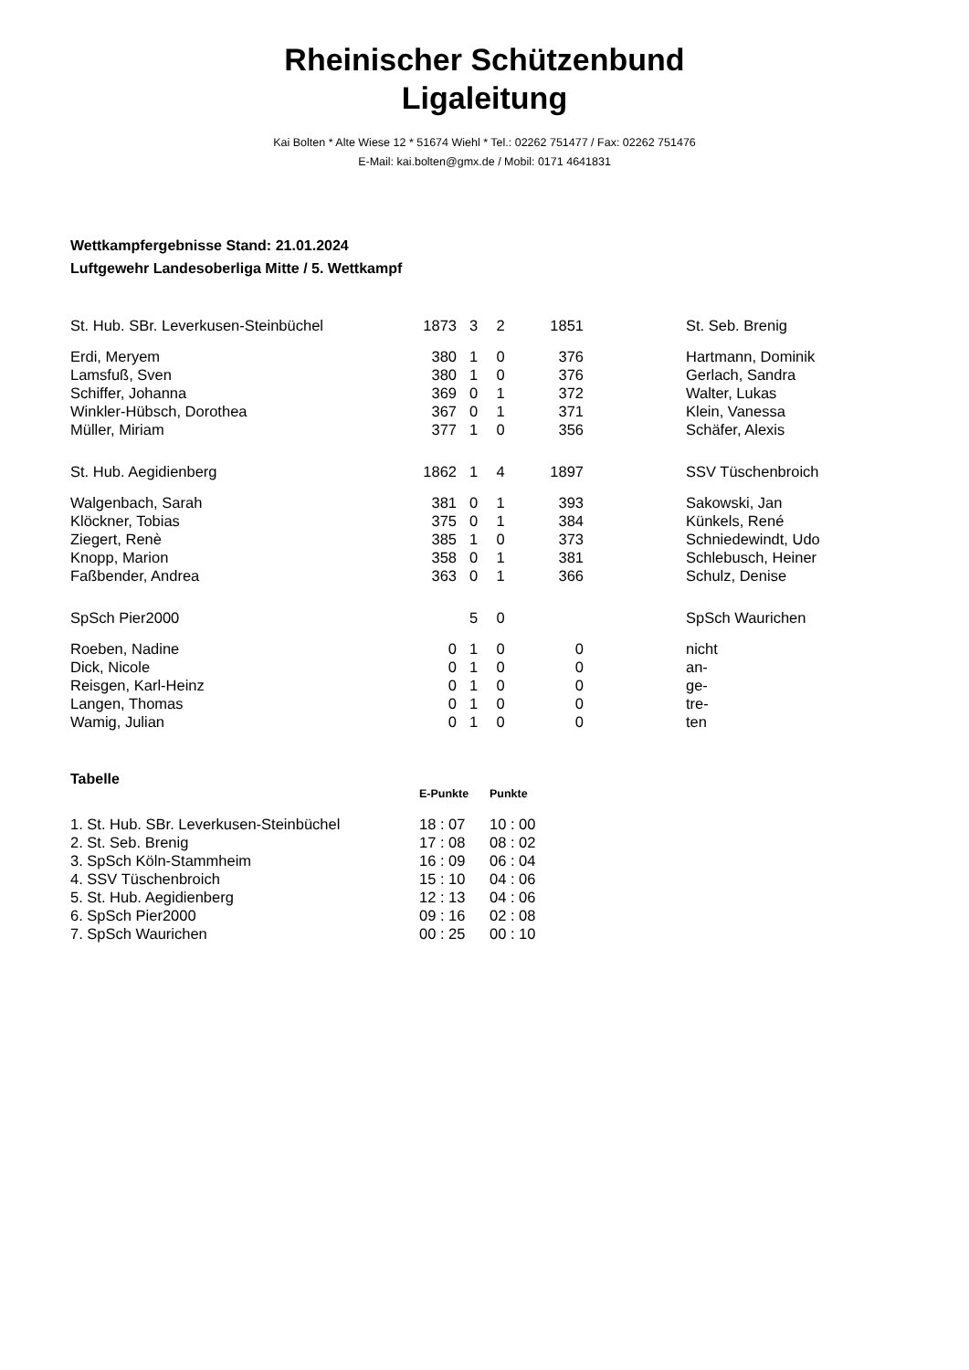Rheinischer Schützenbund
Ligaleitung
Kai Bolten * Alte Wiese 12 * 51674 Wiehl * Tel.: 02262 751477 / Fax: 02262 751476
E-Mail: kai.bolten@gmx.de / Mobil: 0171 4641831
Wettkampfergebnisse Stand: 21.01.2024
Luftgewehr Landesoberliga Mitte / 5. Wettkampf
| St. Hub. SBr. Leverkusen-Steinbüchel | 1873 | 3 | 2 | 1851 | | St. Seb. Brenig |
| Erdi, Meryem | 380 | 1 | 0 | 376 | | Hartmann, Dominik |
| Lamsfuß, Sven | 380 | 1 | 0 | 376 | | Gerlach, Sandra |
| Schiffer, Johanna | 369 | 0 | 1 | 372 | | Walter, Lukas |
| Winkler-Hübsch, Dorothea | 367 | 0 | 1 | 371 | | Klein, Vanessa |
| Müller, Miriam | 377 | 1 | 0 | 356 | | Schäfer, Alexis |
| St. Hub. Aegidienberg | 1862 | 1 | 4 | 1897 | | SSV Tüschenbroich |
| Walgenbach, Sarah | 381 | 0 | 1 | 393 | | Sakowski, Jan |
| Klöckner, Tobias | 375 | 0 | 1 | 384 | | Künkels, René |
| Ziegert, Renè | 385 | 1 | 0 | 373 | | Schniedewindt, Udo |
| Knopp, Marion | 358 | 0 | 1 | 381 | | Schlebusch, Heiner |
| Faßbender, Andrea | 363 | 0 | 1 | 366 | | Schulz, Denise |
| SpSch Pier2000 | | 5 | 0 | | | SpSch Waurichen |
| Roeben, Nadine | 0 | 1 | 0 | 0 | | nicht |
| Dick, Nicole | 0 | 1 | 0 | 0 | | an- |
| Reisgen, Karl-Heinz | 0 | 1 | 0 | 0 | | ge- |
| Langen, Thomas | 0 | 1 | 0 | 0 | | tre- |
| Wamig, Julian | 0 | 1 | 0 | 0 | | ten |
Tabelle
| | E-Punkte | Punkte |
| --- | --- | --- |
| 1. St. Hub. SBr. Leverkusen-Steinbüchel | 18 : 07 | 10 : 00 |
| 2. St. Seb. Brenig | 17 : 08 | 08 : 02 |
| 3. SpSch Köln-Stammheim | 16 : 09 | 06 : 04 |
| 4. SSV Tüschenbroich | 15 : 10 | 04 : 06 |
| 5. St. Hub. Aegidienberg | 12 : 13 | 04 : 06 |
| 6. SpSch Pier2000 | 09 : 16 | 02 : 08 |
| 7. SpSch Waurichen | 00 : 25 | 00 : 10 |